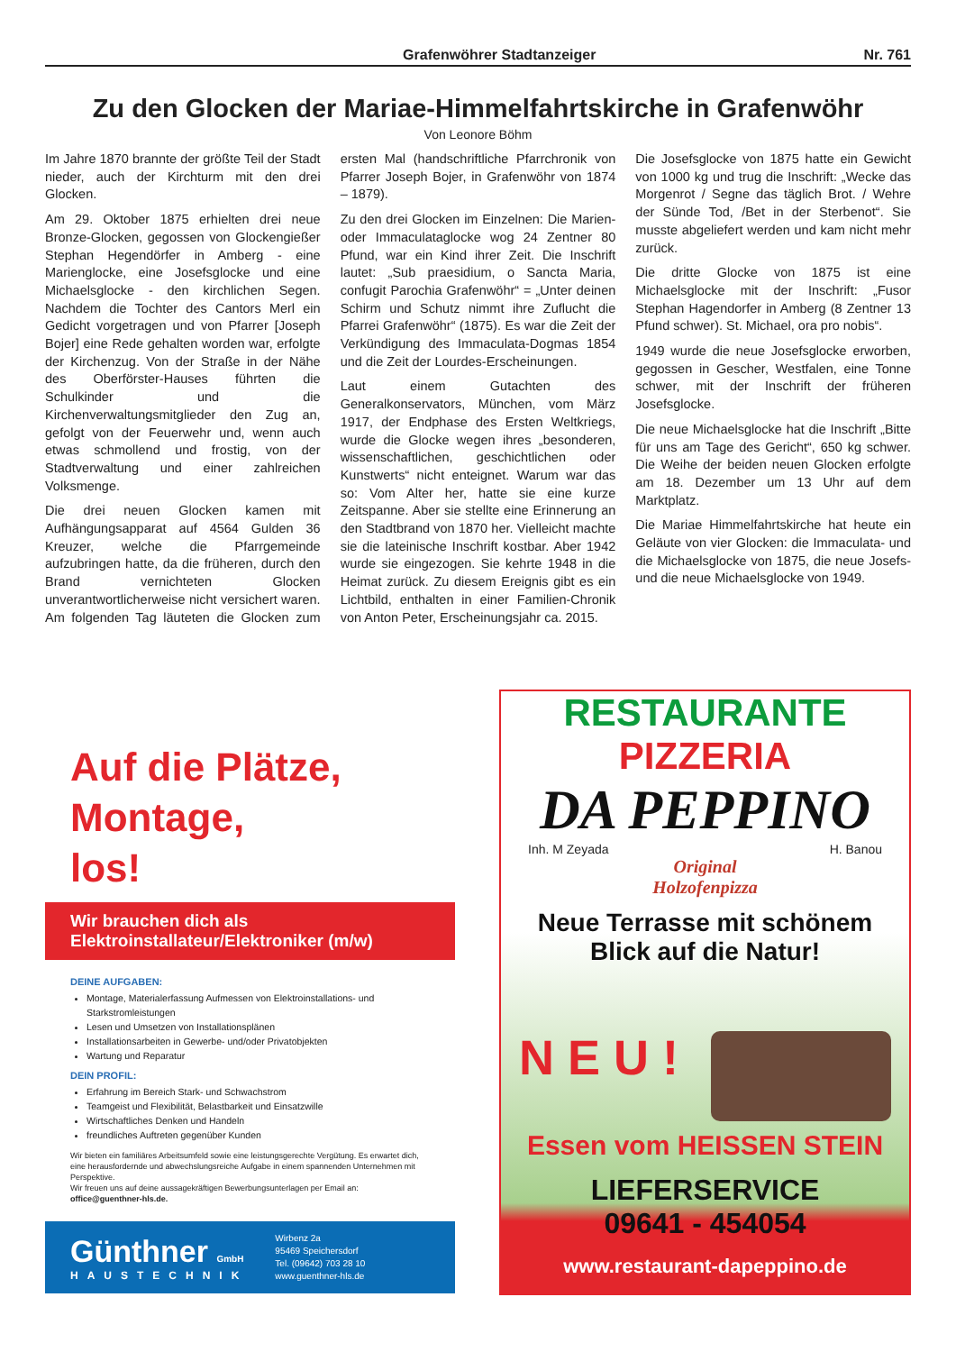Grafenwöhrer Stadtanzeiger Nr. 761
Zu den Glocken der Mariae-Himmelfahrtskirche in Grafenwöhr
Von Leonore Böhm
Im Jahre 1870 brannte der größte Teil der Stadt nieder, auch der Kirchturm mit den drei Glocken.
Am 29. Oktober 1875 erhielten drei neue Bronze-Glocken, gegossen von Glockengießer Stephan Hegendörfer in Amberg - eine Marienglocke, eine Josefsglocke und eine Michaelsglocke - den kirchlichen Segen. Nachdem die Tochter des Cantors Merl ein Gedicht vorgetragen und von Pfarrer [Joseph Bojer] eine Rede gehalten worden war, erfolgte der Kirchenzug. Von der Straße in der Nähe des Oberförster-Hauses führten die Schulkinder und die Kirchenverwaltungsmitglieder den Zug an, gefolgt von der Feuerwehr und, wenn auch etwas schmollend und frostig, von der Stadtverwaltung und einer zahlreichen Volksmenge.
Die drei neuen Glocken kamen mit Aufhängungsapparat auf 4564 Gulden 36 Kreuzer, welche die Pfarrgemeinde aufzubringen hatte, da die früheren, durch den Brand vernichteten Glocken unverantwortlicherweise nicht versichert waren. Am folgenden Tag läuteten die Glocken zum ersten Mal (handschriftliche Pfarrchronik von Pfarrer Joseph Bojer, in Grafenwöhr von 1874 – 1879).
Zu den drei Glocken im Einzelnen: Die Marien- oder Immaculataglocke wog 24 Zentner 80 Pfund, war ein Kind ihrer Zeit. Die Inschrift lautet: „Sub praesidium, o Sancta Maria, confugit Parochia Grafenwöhr“ = „Unter deinen Schirm und Schutz nimmt ihre Zuflucht die Pfarrei Grafenwöhr“ (1875). Es war die Zeit der Verkündigung des Immaculata-Dogmas 1854 und die Zeit der Lourdes-Erscheinungen.
Laut einem Gutachten des Generalkonservators, München, vom März 1917, der Endphase des Ersten Weltkriegs, wurde die Glocke wegen ihres „besonderen, wissenschaftlichen, geschichtlichen oder Kunstwerts“ nicht enteignet. Warum war das so: Vom Alter her, hatte sie eine kurze Zeitspanne. Aber sie stellte eine Erinnerung an den Stadtbrand von 1870 her. Vielleicht machte sie die lateinische Inschrift kostbar. Aber 1942 wurde sie eingezogen. Sie kehrte 1948 in die Heimat zurück. Zu diesem Ereignis gibt es ein Lichtbild, enthalten in einer Familien-Chronik von Anton Peter, Erscheinungsjahr ca. 2015.
Die Josefsglocke von 1875 hatte ein Gewicht von 1000 kg und trug die Inschrift: „Wecke das Morgenrot / Segne das täglich Brot. / Wehre der Sünde Tod, /Bet in der Sterbenot“. Sie musste abgeliefert werden und kam nicht mehr zurück.
Die dritte Glocke von 1875 ist eine Michaelsglocke mit der Inschrift: „Fusor Stephan Hagendorfer in Amberg (8 Zentner 13 Pfund schwer). St. Michael, ora pro nobis“.
1949 wurde die neue Josefsglocke erworben, gegossen in Gescher, Westfalen, eine Tonne schwer, mit der Inschrift der früheren Josefsglocke.
Die neue Michaelsglocke hat die Inschrift „Bitte für uns am Tage des Gericht“, 650 kg schwer. Die Weihe der beiden neuen Glocken erfolgte am 18. Dezember um 13 Uhr auf dem Marktplatz.
Die Mariae Himmelfahrtskirche hat heute ein Geläute von vier Glocken: die Immaculata- und die Michaelsglocke von 1875, die neue Josefs- und die neue Michaelsglocke von 1949.
Auf die Plätze,
Montage,
los!
Wir brauchen dich als
Elektroinstallateur/Elektroniker (m/w)
DEINE AUFGABEN:
Montage, Materialerfassung Aufmessen von Elektroinstallations- und Starkstromleistungen
Lesen und Umsetzen von Installationsplänen
Installationsarbeiten in Gewerbe- und/oder Privatobjekten
Wartung und Reparatur
DEIN PROFIL:
Erfahrung im Bereich Stark- und Schwachstrom
Teamgeist und Flexibilität, Belastbarkeit und Einsatzwille
Wirtschaftliches Denken und Handeln
freundliches Auftreten gegenüber Kunden
Wir bieten ein familiäres Arbeitsumfeld sowie eine leistungsgerechte Vergütung. Es erwartet dich, eine herausfordernde und abwechslungsreiche Aufgabe in einem spannenden Unternehmen mit Perspektive.
Wir freuen uns auf deine aussagekräftigen Bewerbungsunterlagen per Email an: office@guenthner-hls.de.
Günthner GmbH
HAUSTECHNIK
Wirbenz 2a
95469 Speichersdorf
Tel. (09642) 703 28 10
www.guenthner-hls.de
RESTAURANTE
PIZZERIA
DA PEPPINO
Inh. M Zeyada H. Banou
Original
Holzofenpizza
Neue Terrasse mit schönem
Blick auf die Natur!
N E U !
Essen vom HEISSEN STEIN
LIEFERSERVICE
09641 - 454054
www.restaurant-dapeppino.de